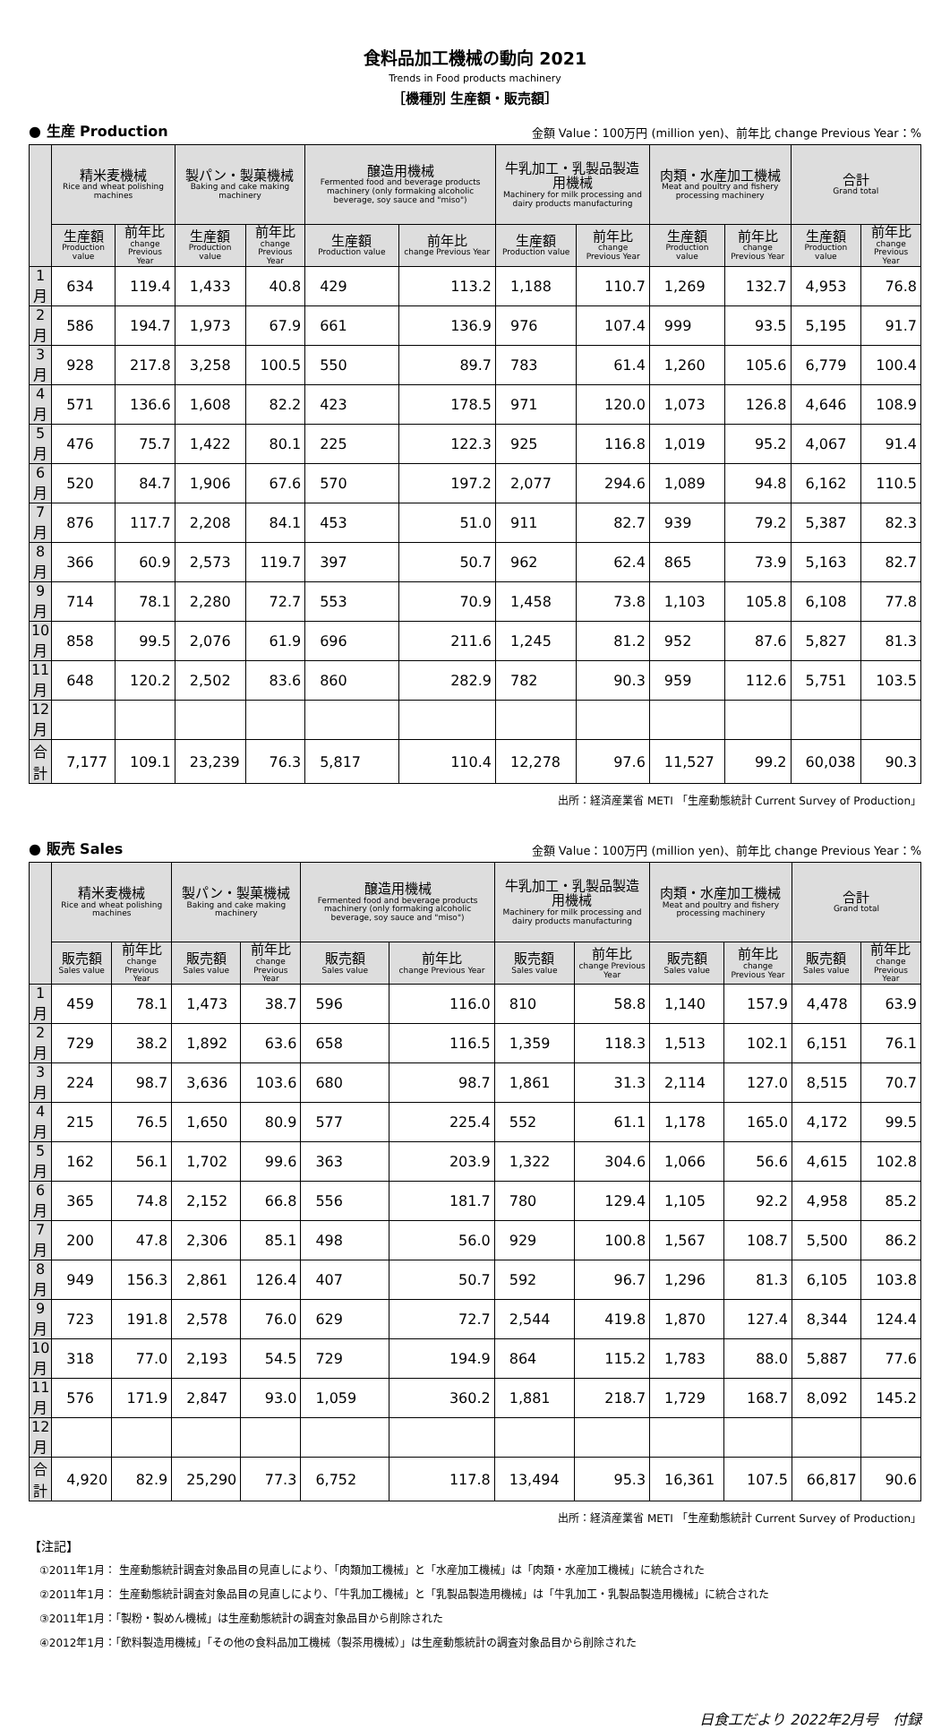食料品加工機械の動向 2021
Trends in Food products machinery
［機種別 生産額・販売額］
● 生産 Production 金額 Value：100万円 (million yen)、前年比 change Previous Year：%
| | 精米麦機械 Rice and wheat polishing machines | | 製パン・製菓機械 Baking and cake making machinery | | 醸造用機械 Fermented food and beverage products machinery (only formaking alcoholic beverage, soy sauce and "miso") | | 牛乳加工・乳製品製造用機械 Machinery for milk processing and dairy products manufacturing | | 肉類・水産加工機械 Meat and poultry and fishery processing machinery | | 合計 Grand total | |
| --- | --- | --- | --- | --- | --- | --- | --- | --- | --- | --- | --- | --- |
| | 生産額 Production value | 前年比 change Previous Year | 生産額 Production value | 前年比 change Previous Year | 生産額 Production value | 前年比 change Previous Year | 生産額 Production value | 前年比 change Previous Year | 生産額 Production value | 前年比 change Previous Year | 生産額 Production value | 前年比 change Previous Year |
| 1月 | 634 | 119.4 | 1,433 | 40.8 | 429 | 113.2 | 1,188 | 110.7 | 1,269 | 132.7 | 4,953 | 76.8 |
| 2月 | 586 | 194.7 | 1,973 | 67.9 | 661 | 136.9 | 976 | 107.4 | 999 | 93.5 | 5,195 | 91.7 |
| 3月 | 928 | 217.8 | 3,258 | 100.5 | 550 | 89.7 | 783 | 61.4 | 1,260 | 105.6 | 6,779 | 100.4 |
| 4月 | 571 | 136.6 | 1,608 | 82.2 | 423 | 178.5 | 971 | 120.0 | 1,073 | 126.8 | 4,646 | 108.9 |
| 5月 | 476 | 75.7 | 1,422 | 80.1 | 225 | 122.3 | 925 | 116.8 | 1,019 | 95.2 | 4,067 | 91.4 |
| 6月 | 520 | 84.7 | 1,906 | 67.6 | 570 | 197.2 | 2,077 | 294.6 | 1,089 | 94.8 | 6,162 | 110.5 |
| 7月 | 876 | 117.7 | 2,208 | 84.1 | 453 | 51.0 | 911 | 82.7 | 939 | 79.2 | 5,387 | 82.3 |
| 8月 | 366 | 60.9 | 2,573 | 119.7 | 397 | 50.7 | 962 | 62.4 | 865 | 73.9 | 5,163 | 82.7 |
| 9月 | 714 | 78.1 | 2,280 | 72.7 | 553 | 70.9 | 1,458 | 73.8 | 1,103 | 105.8 | 6,108 | 77.8 |
| 10月 | 858 | 99.5 | 2,076 | 61.9 | 696 | 211.6 | 1,245 | 81.2 | 952 | 87.6 | 5,827 | 81.3 |
| 11月 | 648 | 120.2 | 2,502 | 83.6 | 860 | 282.9 | 782 | 90.3 | 959 | 112.6 | 5,751 | 103.5 |
| 12月 | | | | | | | | | | | | |
| 合計 | 7,177 | 109.1 | 23,239 | 76.3 | 5,817 | 110.4 | 12,278 | 97.6 | 11,527 | 99.2 | 60,038 | 90.3 |
出所：経済産業省 METI 「生産動態統計 Current Survey of Production」
● 販売 Sales 金額 Value：100万円 (million yen)、前年比 change Previous Year：%
| | 精米麦機械 Rice and wheat polishing machines | | 製パン・製菓機械 Baking and cake making machinery | | 醸造用機械 Fermented food and beverage products machinery (only formaking alcoholic beverage, soy sauce and "miso") | | 牛乳加工・乳製品製造用機械 Machinery for milk processing and dairy products manufacturing | | 肉類・水産加工機械 Meat and poultry and fishery processing machinery | | 合計 Grand total | |
| --- | --- | --- | --- | --- | --- | --- | --- | --- | --- | --- | --- | --- |
| | 販売額 Sales value | 前年比 change Previous Year | 販売額 Sales value | 前年比 change Previous Year | 販売額 Sales value | 前年比 change Previous Year | 販売額 Sales value | 前年比 change Previous Year | 販売額 Sales value | 前年比 change Previous Year | 販売額 Sales value | 前年比 change Previous Year |
| 1月 | 459 | 78.1 | 1,473 | 38.7 | 596 | 116.0 | 810 | 58.8 | 1,140 | 157.9 | 4,478 | 63.9 |
| 2月 | 729 | 38.2 | 1,892 | 63.6 | 658 | 116.5 | 1,359 | 118.3 | 1,513 | 102.1 | 6,151 | 76.1 |
| 3月 | 224 | 98.7 | 3,636 | 103.6 | 680 | 98.7 | 1,861 | 31.3 | 2,114 | 127.0 | 8,515 | 70.7 |
| 4月 | 215 | 76.5 | 1,650 | 80.9 | 577 | 225.4 | 552 | 61.1 | 1,178 | 165.0 | 4,172 | 99.5 |
| 5月 | 162 | 56.1 | 1,702 | 99.6 | 363 | 203.9 | 1,322 | 304.6 | 1,066 | 56.6 | 4,615 | 102.8 |
| 6月 | 365 | 74.8 | 2,152 | 66.8 | 556 | 181.7 | 780 | 129.4 | 1,105 | 92.2 | 4,958 | 85.2 |
| 7月 | 200 | 47.8 | 2,306 | 85.1 | 498 | 56.0 | 929 | 100.8 | 1,567 | 108.7 | 5,500 | 86.2 |
| 8月 | 949 | 156.3 | 2,861 | 126.4 | 407 | 50.7 | 592 | 96.7 | 1,296 | 81.3 | 6,105 | 103.8 |
| 9月 | 723 | 191.8 | 2,578 | 76.0 | 629 | 72.7 | 2,544 | 419.8 | 1,870 | 127.4 | 8,344 | 124.4 |
| 10月 | 318 | 77.0 | 2,193 | 54.5 | 729 | 194.9 | 864 | 115.2 | 1,783 | 88.0 | 5,887 | 77.6 |
| 11月 | 576 | 171.9 | 2,847 | 93.0 | 1,059 | 360.2 | 1,881 | 218.7 | 1,729 | 168.7 | 8,092 | 145.2 |
| 12月 | | | | | | | | | | | | |
| 合計 | 4,920 | 82.9 | 25,290 | 77.3 | 6,752 | 117.8 | 13,494 | 95.3 | 16,361 | 107.5 | 66,817 | 90.6 |
出所：経済産業省 METI 「生産動態統計 Current Survey of Production」
【注記】
　①2011年1月： 生産動態統計調査対象品目の見直しにより、「肉類加工機械」と「水産加工機械」は「肉類・水産加工機械」に統合された
　②2011年1月： 生産動態統計調査対象品目の見直しにより、「牛乳加工機械」と「乳製品製造用機械」は「牛乳加工・乳製品製造用機械」に統合された
　③2011年1月：「製粉・製めん機械」は生産動態統計の調査対象品目から削除された
　④2012年1月：「飲料製造用機械」「その他の食料品加工機械（製茶用機械）」は生産動態統計の調査対象品目から削除された
日食工だより 2022年2月号　付録